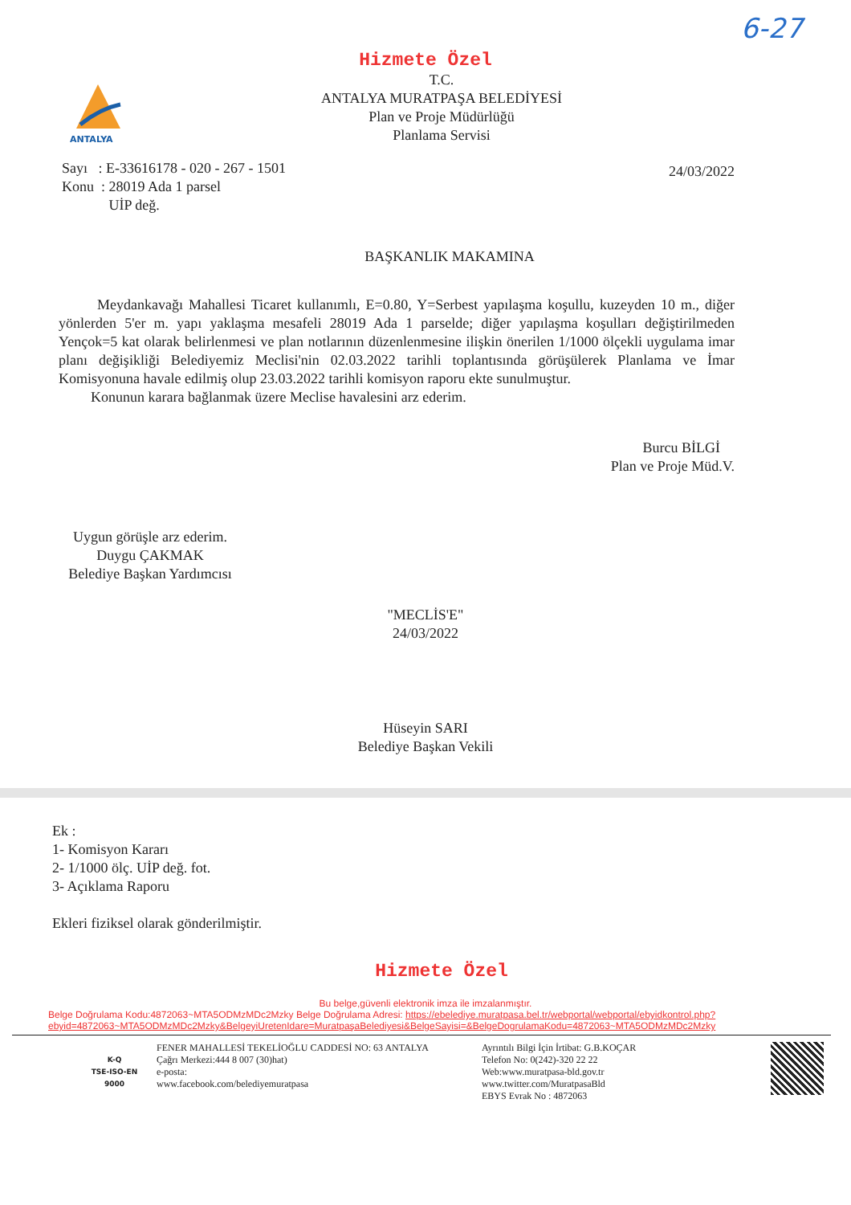6-27
ANTALYA
Hizmete Özel
T.C.
ANTALYA MURATPAŞA BELEDİYESİ
Plan ve Proje Müdürlüğü
Planlama Servisi
Sayı : E-33616178 - 020 - 267 - 1501
Konu : 28019 Ada 1 parsel
UİP değ.
24/03/2022
BAŞKANLIK MAKAMINA
Meydankavağı Mahallesi Ticaret kullanımlı, E=0.80, Y=Serbest yapılaşma koşullu, kuzeyden 10 m., diğer yönlerden 5'er m. yapı yaklaşma mesafeli 28019 Ada 1 parselde; diğer yapılaşma koşulları değiştirilmeden Yençok=5 kat olarak belirlenmesi ve plan notlarının düzenlenmesine ilişkin önerilen 1/1000 ölçekli uygulama imar planı değişikliği Belediyemiz Meclisi'nin 02.03.2022 tarihli toplantısında görüşülerek Planlama ve İmar Komisyonuna havale edilmiş olup 23.03.2022 tarihli komisyon raporu ekte sunulmuştur.
Konunun karara bağlanmak üzere Meclise havalesini arz ederim.
Burcu BİLGİ
Plan ve Proje Müd.V.
Uygun görüşle arz ederim.
Duygu ÇAKMAK
Belediye Başkan Yardımcısı
"MECLİS'E"
24/03/2022
Hüseyin SARI
Belediye Başkan Vekili
Ek :
1- Komisyon Kararı
2- 1/1000 ölç. UİP değ. fot.
3- Açıklama Raporu
Ekleri fiziksel olarak gönderilmiştir.
Hizmete Özel
Bu belge,güvenli elektronik imza ile imzalanmıştır.
Belge Doğrulama Kodu:4872063~MTA5ODMzMDc2Mzky Belge Doğrulama Adresi: https://ebelediye.muratpasa.bel.tr/webportal/webportal/ebyidkontrol.php?ebyid=4872063~MTA5ODMzMDc2Mzky&BelgeyiUretenIdare=MuratpaşaBelediyesi&BelgeSayisi=&BelgeDogrulamaKodu=4872063~MTA5ODMzMDc2Mzky
K-Q
TSE-ISO-EN
9000
FENER MAHALLESİ TEKELİOĞLU CADDESİ NO: 63 ANTALYA
Çağrı Merkezi:444 8 007 (30)hat)
e-posta:
www.facebook.com/belediyemuratpasa
Ayrıntılı Bilgi İçin İrtibat: G.B.KOÇAR
Telefon No: 0(242)-320 22 22
Web:www.muratpasa-bld.gov.tr
www.twitter.com/MuratpasaBld
EBYS Evrak No : 4872063